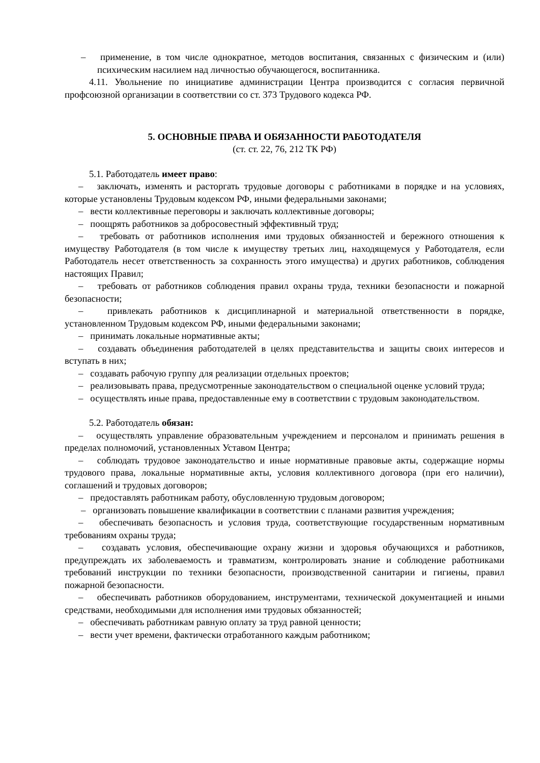– применение, в том числе однократное, методов воспитания, связанных с физическим и (или) психическим насилием над личностью обучающегося, воспитанника.
4.11. Увольнение по инициативе администрации Центра производится с согласия первичной профсоюзной организации в соответствии со ст. 373 Трудового кодекса РФ.
5. ОСНОВНЫЕ ПРАВА И ОБЯЗАННОСТИ РАБОТОДАТЕЛЯ
(ст. ст. 22, 76, 212 ТК РФ)
5.1. Работодатель имеет право:
– заключать, изменять и расторгать трудовые договоры с работниками в порядке и на условиях, которые установлены Трудовым кодексом РФ, иными федеральными законами;
– вести коллективные переговоры и заключать коллективные договоры;
– поощрять работников за добросовестный эффективный труд;
– требовать от работников исполнения ими трудовых обязанностей и бережного отношения к имуществу Работодателя (в том числе к имуществу третьих лиц, находящемуся у Работодателя, если Работодатель несет ответственность за сохранность этого имущества) и других работников, соблюдения настоящих Правил;
– требовать от работников соблюдения правил охраны труда, техники безопасности и пожарной безопасности;
– привлекать работников к дисциплинарной и материальной ответственности в порядке, установленном Трудовым кодексом РФ, иными федеральными законами;
– принимать локальные нормативные акты;
– создавать объединения работодателей в целях представительства и защиты своих интересов и вступать в них;
– создавать рабочую группу для реализации отдельных проектов;
– реализовывать права, предусмотренные законодательством о специальной оценке условий труда;
– осуществлять иные права, предоставленные ему в соответствии с трудовым законодательством.
5.2. Работодатель обязан:
– осуществлять управление образовательным учреждением и персоналом и принимать решения в пределах полномочий, установленных Уставом Центра;
– соблюдать трудовое законодательство и иные нормативные правовые акты, содержащие нормы трудового права, локальные нормативные акты, условия коллективного договора (при его наличии), соглашений и трудовых договоров;
– предоставлять работникам работу, обусловленную трудовым договором;
– организовать повышение квалификации в соответствии с планами развития учреждения;
– обеспечивать безопасность и условия труда, соответствующие государственным нормативным требованиям охраны труда;
– создавать условия, обеспечивающие охрану жизни и здоровья обучающихся и работников, предупреждать их заболеваемость и травматизм, контролировать знание и соблюдение работниками требований инструкции по техники безопасности, производственной санитарии и гигиены, правил пожарной безопасности.
– обеспечивать работников оборудованием, инструментами, технической документацией и иными средствами, необходимыми для исполнения ими трудовых обязанностей;
– обеспечивать работникам равную оплату за труд равной ценности;
– вести учет времени, фактически отработанного каждым работником;